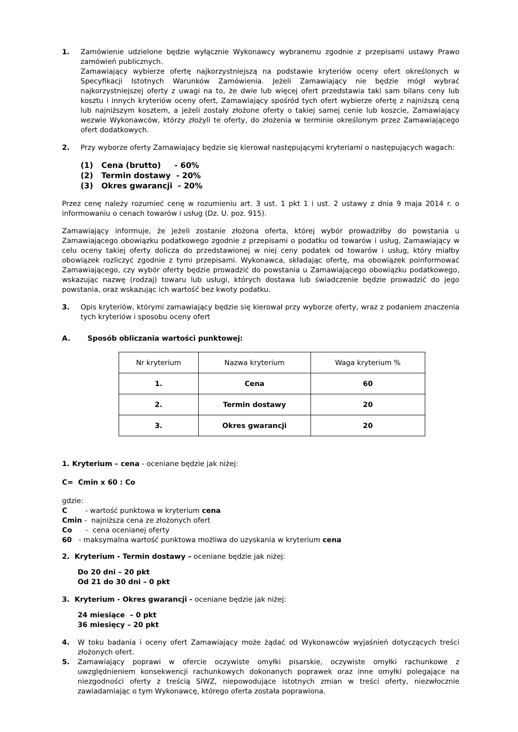1. Zamówienie udzielone będzie wyłącznie Wykonawcy wybranemu zgodnie z przepisami ustawy Prawo zamówień publicznych.
Zamawiający wybierze ofertę najkorzystniejszą na podstawie kryteriów oceny ofert określonych w Specyfikacji Istotnych Warunków Zamówienia. Jeżeli Zamawiający nie będzie mógł wybrać najkorzystniejszej oferty z uwagi na to, że dwie lub więcej ofert przedstawia taki sam bilans ceny lub kosztu i innych kryteriów oceny ofert, Zamawiający spośród tych ofert wybierze ofertę z najniższą ceną lub najniższym kosztem, a jeżeli zostały złożone oferty o takiej samej cenie lub koszcie, Zamawiający wezwie Wykonawców, którzy złożyli te oferty, do złożenia w terminie określonym przez Zamawiającego ofert dodatkowych.
2. Przy wyborze oferty Zamawiający będzie się kierował następującymi kryteriami o następujących wagach:
(1) Cena (brutto) - 60%
(2) Termin dostawy - 20%
(3) Okres gwarancji - 20%
Przez cenę należy rozumieć cenę w rozumieniu art. 3 ust. 1 pkt 1 i ust. 2 ustawy z dnia 9 maja 2014 r. o informowaniu o cenach towarów i usług (Dz. U. poz. 915).
Zamawiający informuje, że jeżeli zostanie złożona oferta, której wybór prowadziłby do powstania u Zamawiającego obowiązku podatkowego zgodnie z przepisami o podatku od towarów i usług, Zamawiający w celu oceny takiej oferty dolicza do przedstawionej w niej ceny podatek od towarów i usług, który miałby obowiązek rozliczyć zgodnie z tymi przepisami. Wykonawca, składając ofertę, ma obowiązek poinformować Zamawiającego, czy wybór oferty będzie prowadzić do powstania u Zamawiającego obowiązku podatkowego, wskazując nazwę (rodzaj) towaru lub usługi, których dostawa lub świadczenie będzie prowadzić do jego powstania, oraz wskazując ich wartość bez kwoty podatku.
3. Opis kryteriów, którymi zamawiający będzie się kierował przy wyborze oferty, wraz z podaniem znaczenia tych kryteriów i sposobu oceny ofert
A. Sposób obliczania wartości punktowej:
| Nr kryterium | Nazwa kryterium | Waga kryterium % |
| 1. | Cena | 60 |
| 2. | Termin dostawy | 20 |
| 3. | Okres gwarancji | 20 |
1. Kryterium – cena - oceniane będzie jak niżej:
C= Cmin x 60 : Co
gdzie:
C - wartość punktowa w kryterium cena
Cmin - najniższa cena ze złożonych ofert
Co - cena ocenianej oferty
60 - maksymalna wartość punktowa możliwa do uzyskania w kryterium cena
2. Kryterium - Termin dostawy – oceniane będzie jak niżej:
Do 20 dni – 20 pkt
Od 21 do 30 dni – 0 pkt
3. Kryterium - Okres gwarancji - oceniane będzie jak niżej:
24 miesiące – 0 pkt
36 miesięcy – 20 pkt
4. W toku badania i oceny ofert Zamawiający może żądać od Wykonawców wyjaśnień dotyczących treści złożonych ofert.
5. Zamawiający poprawi w ofercie oczywiste omyłki pisarskie, oczywiste omyłki rachunkowe z uwzględnieniem konsekwencji rachunkowych dokonanych poprawek oraz inne omyłki polegające na niezgodności oferty z treścią SIWZ, niepowodujące istotnych zmian w treści oferty, niezwłocznie zawiadamiając o tym Wykonawcę, którego oferta została poprawiona.